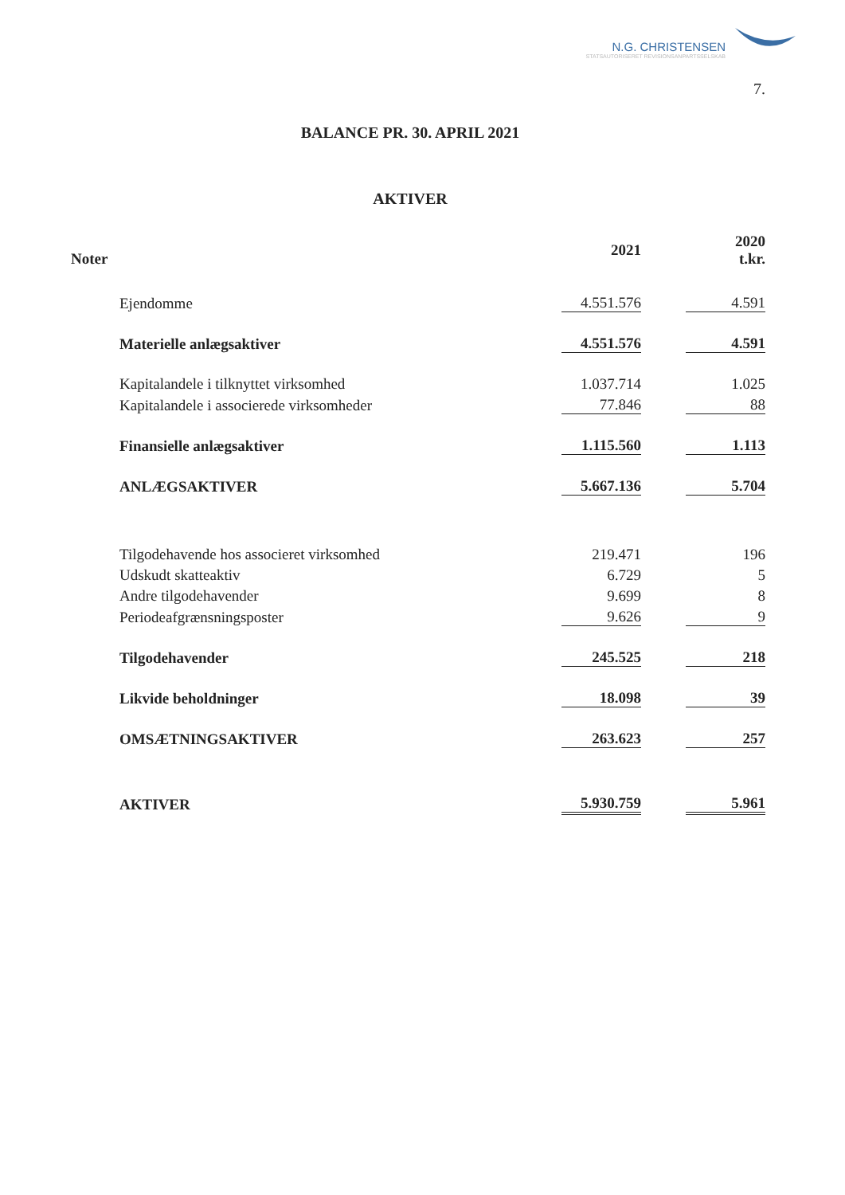N.G. CHRISTENSEN
STATSAUTORISERET REVISIONSANPARTSSELSKAB
7.
BALANCE PR. 30. APRIL 2021
AKTIVER
| Noter | 2021 | | 2020 t.kr. |
| --- | --- | --- | --- |
| Ejendomme | 4.551.576 | | 4.591 |
| Materielle anlægsaktiver | 4.551.576 | | 4.591 |
| Kapitalandele i tilknyttet virksomhed | 1.037.714 | | 1.025 |
| Kapitalandele i associerede virksomheder | 77.846 | | 88 |
| Finansielle anlægsaktiver | 1.115.560 | | 1.113 |
| ANLÆGSAKTIVER | 5.667.136 | | 5.704 |
| Tilgodehavende hos associeret virksomhed | 219.471 | | 196 |
| Udskudt skatteaktiv | 6.729 | | 5 |
| Andre tilgodehavender | 9.699 | | 8 |
| Periodeafgrænsningsposter | 9.626 | | 9 |
| Tilgodehavender | 245.525 | | 218 |
| Likvide beholdninger | 18.098 | | 39 |
| OMSÆTNINGSAKTIVER | 263.623 | | 257 |
| AKTIVER | 5.930.759 | | 5.961 |